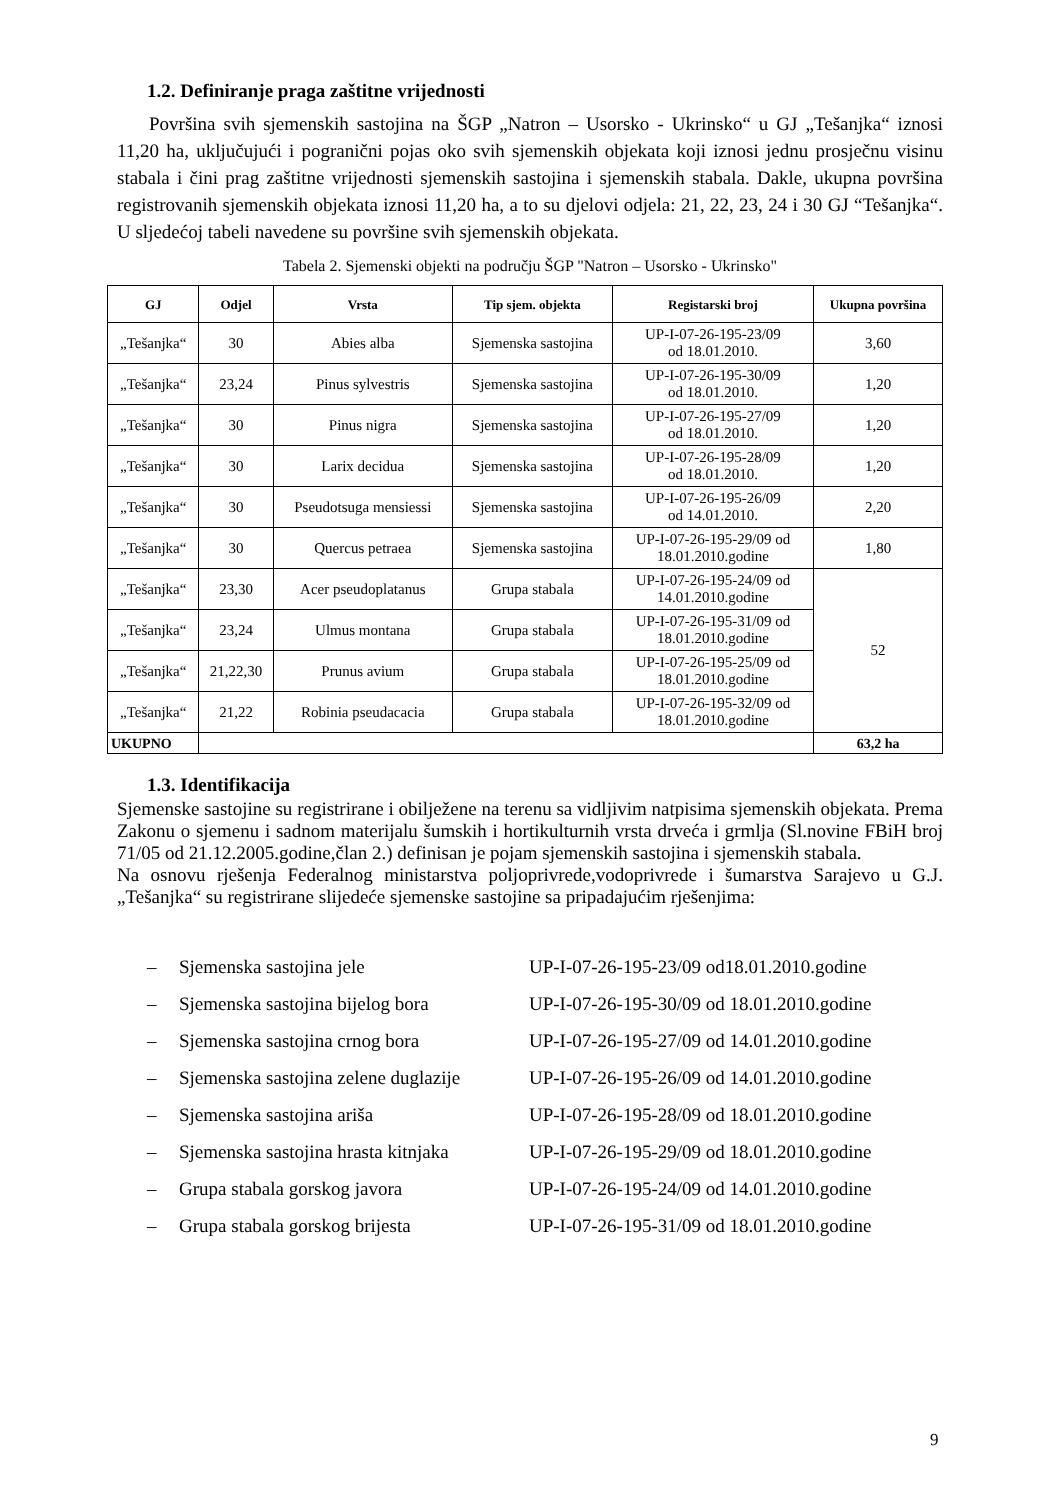1.2. Definiranje praga zaštitne vrijednosti
Površina svih sjemenskih sastojina na ŠGP „Natron – Usorsko - Ukrinsko“ u GJ „Tešanjka“ iznosi 11,20 ha, uključujući i pogranični pojas oko svih sjemenskih objekata koji iznosi jednu prosječnu visinu stabala i čini prag zaštitne vrijednosti sjemenskih sastojina i sjemenskih stabala. Dakle, ukupna površina registrovanih sjemenskih objekata iznosi 11,20 ha, a to su djelovi odjela: 21, 22, 23, 24 i 30 GJ “Tešanjka“. U sljedećoj tabeli navedene su površine svih sjemenskih objekata.
Tabela 2. Sjemenski objekti na području ŠGP "Natron – Usorsko - Ukrinsko"
| GJ | Odjel | Vrsta | Tip sjem. objekta | Registarski broj | Ukupna površina |
| --- | --- | --- | --- | --- | --- |
| „Tešanjka“ | 30 | Abies alba | Sjemenska sastojina | UP-I-07-26-195-23/09 od 18.01.2010. | 3,60 |
| „Tešanjka“ | 23,24 | Pinus sylvestris | Sjemenska sastojina | UP-I-07-26-195-30/09 od 18.01.2010. | 1,20 |
| „Tešanjka“ | 30 | Pinus nigra | Sjemenska sastojina | UP-I-07-26-195-27/09 od 18.01.2010. | 1,20 |
| „Tešanjka“ | 30 | Larix decidua | Sjemenska sastojina | UP-I-07-26-195-28/09 od 18.01.2010. | 1,20 |
| „Tešanjka“ | 30 | Pseudotsuga mensiessi | Sjemenska sastojina | UP-I-07-26-195-26/09 od 14.01.2010. | 2,20 |
| „Tešanjka“ | 30 | Quercus petraea | Sjemenska sastojina | UP-I-07-26-195-29/09 od 18.01.2010.godine | 1,80 |
| „Tešanjka“ | 23,30 | Acer pseudoplatanus | Grupa stabala | UP-I-07-26-195-24/09 od 14.01.2010.godine | 52 |
| „Tešanjka“ | 23,24 | Ulmus montana | Grupa stabala | UP-I-07-26-195-31/09 od 18.01.2010.godine | |
| „Tešanjka“ | 21,22,30 | Prunus avium | Grupa stabala | UP-I-07-26-195-25/09 od 18.01.2010.godine | |
| „Tešanjka“ | 21,22 | Robinia pseudacacia | Grupa stabala | UP-I-07-26-195-32/09 od 18.01.2010.godine | |
| UKUPNO | | | | | 63,2 ha |
1.3. Identifikacija
Sjemenske sastojine su registrirane i obilježene na terenu sa vidljivim natpisima sjemenskih objekata. Prema Zakonu o sjemenu i sadnom materijalu šumskih i hortikulturnih vrsta drveća i grmlja (Sl.novine FBiH broj 71/05 od 21.12.2005.godine,član 2.) definisan je pojam sjemenskih sastojina i sjemenskih stabala.
Na osnovu rješenja Federalnog ministarstva poljoprivrede,vodoprivrede i šumarstva Sarajevo u G.J. „Tešanjka“ su registrirane slijedeće sjemenske sastojine sa pripadajućim rješenjima:
– Sjemenska sastojina jele UP-I-07-26-195-23/09 od18.01.2010.godine
– Sjemenska sastojina bijelog bora UP-I-07-26-195-30/09 od 18.01.2010.godine
– Sjemenska sastojina crnog bora UP-I-07-26-195-27/09 od 14.01.2010.godine
– Sjemenska sastojina zelene duglazije UP-I-07-26-195-26/09 od 14.01.2010.godine
– Sjemenska sastojina ariša UP-I-07-26-195-28/09 od 18.01.2010.godine
– Sjemenska sastojina hrasta kitnjaka UP-I-07-26-195-29/09 od 18.01.2010.godine
– Grupa stabala gorskog javora UP-I-07-26-195-24/09 od 14.01.2010.godine
– Grupa stabala gorskog brijesta UP-I-07-26-195-31/09 od 18.01.2010.godine
9